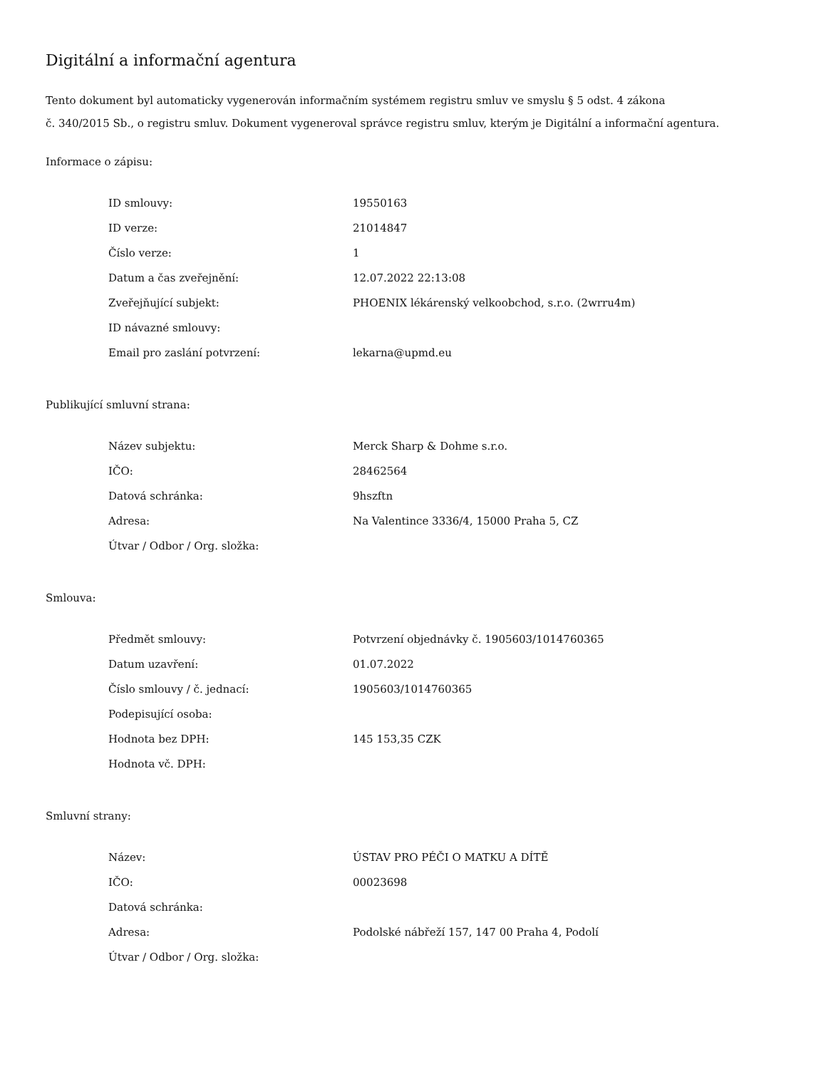Digitální a informační agentura
Tento dokument byl automaticky vygenerován informačním systémem registru smluv ve smyslu § 5 odst. 4 zákona
č. 340/2015 Sb., o registru smluv. Dokument vygeneroval správce registru smluv, kterým je Digitální a informační agentura.
Informace o zápisu:
| ID smlouvy: | 19550163 |
| ID verze: | 21014847 |
| Číslo verze: | 1 |
| Datum a čas zveřejnění: | 12.07.2022 22:13:08 |
| Zveřejňující subjekt: | PHOENIX lékárenský velkoobchod, s.r.o. (2wrru4m) |
| ID návazné smlouvy: | |
| Email pro zaslání potvrzení: | lekarna@upmd.eu |
Publikující smluvní strana:
| Název subjektu: | Merck Sharp & Dohme s.r.o. |
| IČO: | 28462564 |
| Datová schránka: | 9hszftn |
| Adresa: | Na Valentince 3336/4, 15000 Praha 5, CZ |
| Útvar / Odbor / Org. složka: | |
Smlouva:
| Předmět smlouvy: | Potvrzení objednávky č. 1905603/1014760365 |
| Datum uzavření: | 01.07.2022 |
| Číslo smlouvy / č. jednací: | 1905603/1014760365 |
| Podepisující osoba: | |
| Hodnota bez DPH: | 145 153,35 CZK |
| Hodnota vč. DPH: | |
Smluvní strany:
| Název: | ÚSTAV PRO PÉČI O MATKU A DÍTĚ |
| IČO: | 00023698 |
| Datová schránka: | |
| Adresa: | Podolské nábřeží 157, 147 00 Praha 4, Podolí |
| Útvar / Odbor / Org. složka: | |